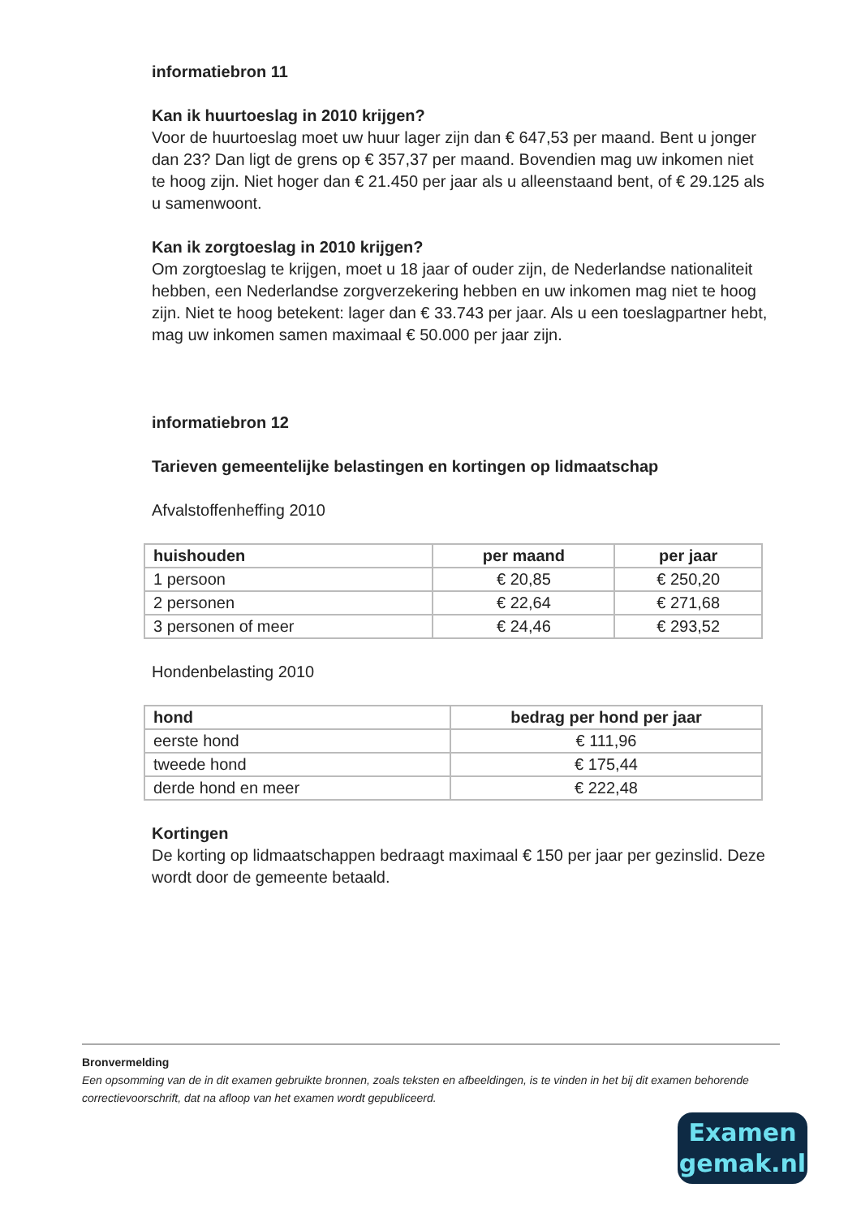informatiebron 11
Kan ik huurtoeslag in 2010 krijgen?
Voor de huurtoeslag moet uw huur lager zijn dan € 647,53 per maand. Bent u jonger dan 23? Dan ligt de grens op € 357,37 per maand. Bovendien mag uw inkomen niet te hoog zijn. Niet hoger dan € 21.450 per jaar als u alleenstaand bent, of € 29.125 als u samenwoont.
Kan ik zorgtoeslag in 2010 krijgen?
Om zorgtoeslag te krijgen, moet u 18 jaar of ouder zijn, de Nederlandse nationaliteit hebben, een Nederlandse zorgverzekering hebben en uw inkomen mag niet te hoog zijn. Niet te hoog betekent: lager dan € 33.743 per jaar. Als u een toeslagpartner hebt, mag uw inkomen samen maximaal € 50.000 per jaar zijn.
informatiebron 12
Tarieven gemeentelijke belastingen en kortingen op lidmaatschap
Afvalstoffenheffing 2010
| huishouden | per maand | per jaar |
| --- | --- | --- |
| 1 persoon | € 20,85 | € 250,20 |
| 2 personen | € 22,64 | € 271,68 |
| 3 personen of meer | € 24,46 | € 293,52 |
Hondenbelasting 2010
| hond | bedrag per hond per jaar |
| --- | --- |
| eerste hond | € 111,96 |
| tweede hond | € 175,44 |
| derde hond en meer | € 222,48 |
Kortingen
De korting op lidmaatschappen bedraagt maximaal € 150 per jaar per gezinslid. Deze wordt door de gemeente betaald.
Bronvermelding
Een opsomming van de in dit examen gebruikte bronnen, zoals teksten en afbeeldingen, is te vinden in het bij dit examen behorende correctievoorschrift, dat na afloop van het examen wordt gepubliceerd.
Examen
gemak.nl